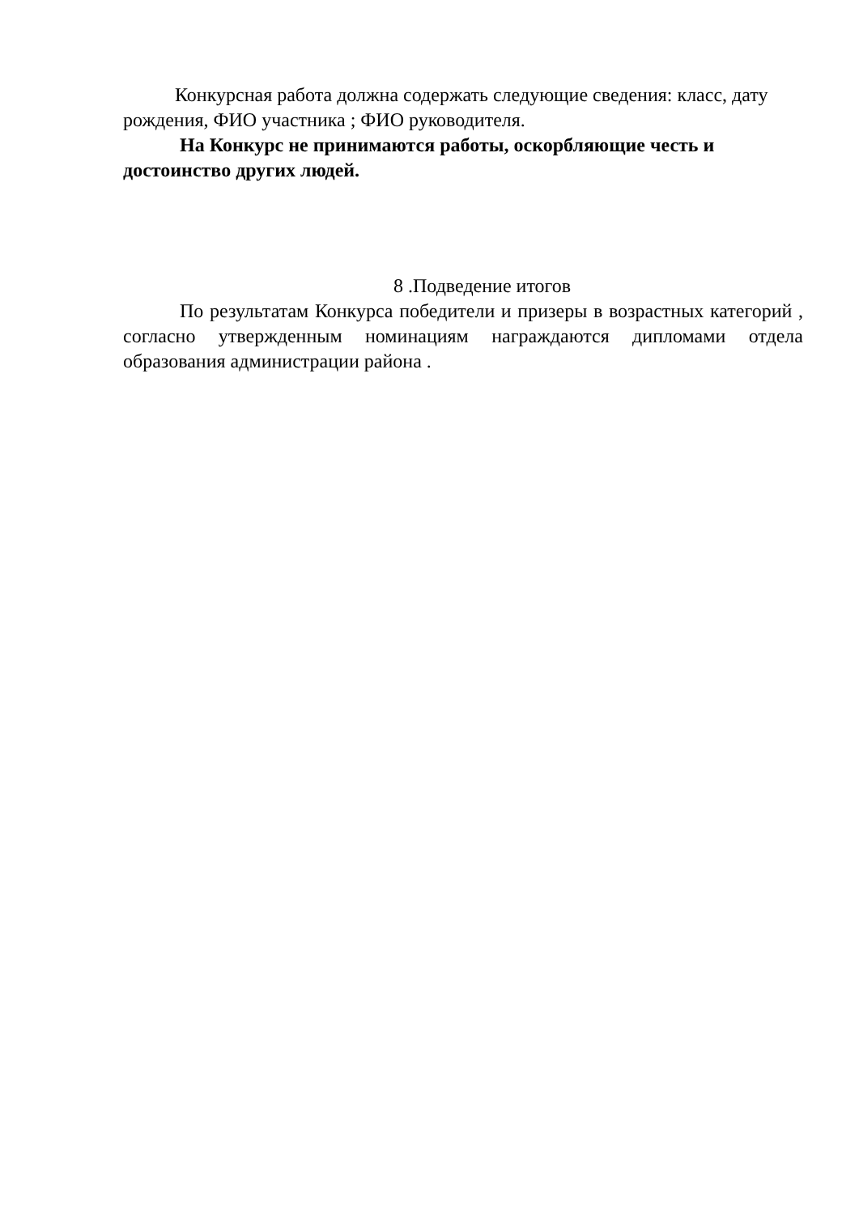Конкурсная работа должна содержать следующие сведения: класс, дату рождения, ФИО участника ; ФИО руководителя.
На Конкурс не принимаются работы, оскорбляющие честь и достоинство других людей.
8 .Подведение итогов
По результатам Конкурса победители и призеры в возрастных категорий , согласно утвержденным номинациям награждаются дипломами отдела образования администрации района .